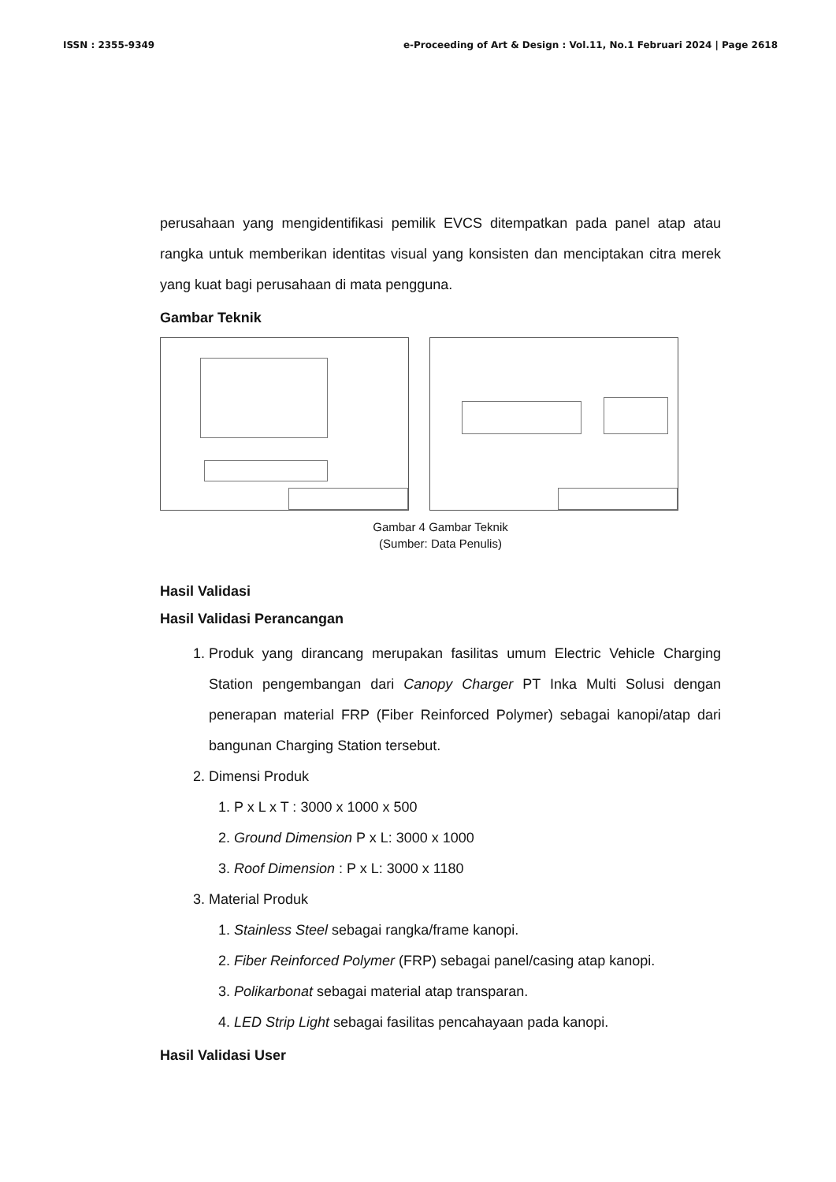ISSN : 2355-9349 e-Proceeding of Art & Design : Vol.11, No.1 Februari 2024 | Page 2618
perusahaan yang mengidentifikasi pemilik EVCS ditempatkan pada panel atap atau rangka untuk memberikan identitas visual yang konsisten dan menciptakan citra merek yang kuat bagi perusahaan di mata pengguna.
Gambar Teknik
Gambar 4 Gambar Teknik
(Sumber: Data Penulis)
Hasil Validasi
Hasil Validasi Perancangan
1. Produk yang dirancang merupakan fasilitas umum Electric Vehicle Charging Station pengembangan dari Canopy Charger PT Inka Multi Solusi dengan penerapan material FRP (Fiber Reinforced Polymer) sebagai kanopi/atap dari bangunan Charging Station tersebut.
2. Dimensi Produk
1. P x L x T : 3000 x 1000 x 500
2. Ground Dimension P x L: 3000 x 1000
3. Roof Dimension : P x L: 3000 x 1180
3. Material Produk
1. Stainless Steel sebagai rangka/frame kanopi.
2. Fiber Reinforced Polymer (FRP) sebagai panel/casing atap kanopi.
3. Polikarbonat sebagai material atap transparan.
4. LED Strip Light sebagai fasilitas pencahayaan pada kanopi.
Hasil Validasi User